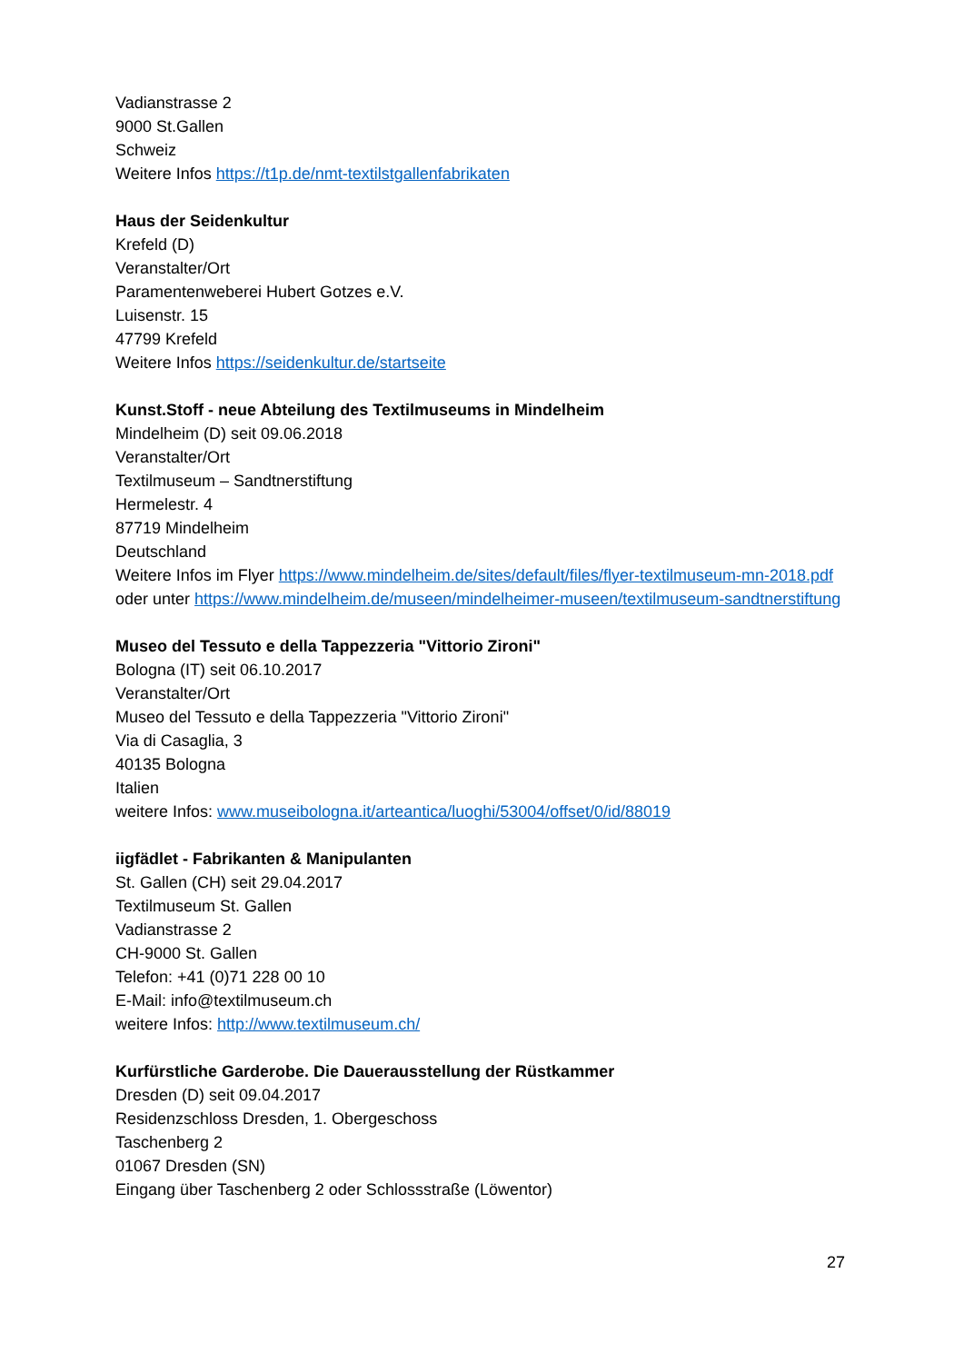Vadianstrasse 2
9000 St.Gallen
Schweiz
Weitere Infos https://t1p.de/nmt-textilstgallenfabrikaten
Haus der Seidenkultur
Krefeld (D)
Veranstalter/Ort
Paramentenweberei Hubert Gotzes e.V.
Luisenstr. 15
47799 Krefeld
Weitere Infos https://seidenkultur.de/startseite
Kunst.Stoff - neue Abteilung des Textilmuseums in Mindelheim
Mindelheim (D) seit 09.06.2018
Veranstalter/Ort
Textilmuseum – Sandtnerstiftung
Hermelestr. 4
87719 Mindelheim
Deutschland
Weitere Infos im Flyer https://www.mindelheim.de/sites/default/files/flyer-textilmuseum-mn-2018.pdf
oder unter https://www.mindelheim.de/museen/mindelheimer-museen/textilmuseum-sandtnerstiftung
Museo del Tessuto e della Tappezzeria "Vittorio Zironi"
Bologna (IT) seit 06.10.2017
Veranstalter/Ort
Museo del Tessuto e della Tappezzeria "Vittorio Zironi"
Via di Casaglia, 3
40135 Bologna
Italien
weitere Infos: www.museibologna.it/arteantica/luoghi/53004/offset/0/id/88019
iigfädlet - Fabrikanten & Manipulanten
St. Gallen (CH) seit 29.04.2017
Textilmuseum St. Gallen
Vadianstrasse 2
CH-9000 St. Gallen
Telefon: +41 (0)71 228 00 10
E-Mail: info@textilmuseum.ch
weitere Infos: http://www.textilmuseum.ch/
Kurfürstliche Garderobe. Die Dauerausstellung der Rüstkammer
Dresden (D) seit 09.04.2017
Residenzschloss Dresden, 1. Obergeschoss
Taschenberg 2
01067 Dresden (SN)
Eingang über Taschenberg 2 oder Schlossstraße (Löwentor)
27